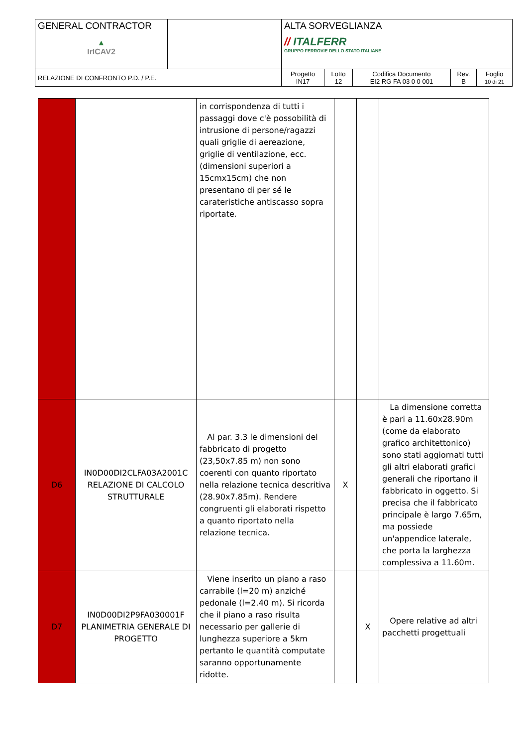| GENERAL CONTRACTOR ▲ IrICAV2 | | ALTA SORVEGLIANZA // ITALFERR GRUPPO FERROVIE DELLO STATO ITALIANE | | | | |
| RELAZIONE DI CONFRONTO P.D. / P.E. | | Progetto IN17 | Lotto 12 | Codifica Documento EI2 RG FA 03 0 0 001 | Rev. B | Foglio 10 di 21 |
| | | in corrispondenza di tutti i passaggi dove c'è possobilità di intrusione di persone/ragazzi quali griglie di aereazione, griglie di ventilazione, ecc. (dimensioni superiori a 15cmx15cm) che non presentano di per sé le carateristiche antiscasso sopra riportate. | | | |
| D6 | IN0D00DI2CLFA03A2001C RELAZIONE DI CALCOLO STRUTTURALE | Al par. 3.3 le dimensioni del fabbricato di progetto (23,50x7.85 m) non sono coerenti con quanto riportato nella relazione tecnica descritiva (28.90x7.85m). Rendere congruenti gli elaborati rispetto a quanto riportato nella relazione tecnica. | X | | La dimensione corretta è pari a 11.60x28.90m (come da elaborato grafico architettonico) sono stati aggiornati tutti gli altri elaborati grafici generali che riportano il fabbricato in oggetto. Si precisa che il fabbricato principale è largo 7.65m, ma possiede un'appendice laterale, che porta la larghezza complessiva a 11.60m. |
| D7 | IN0D00DI2P9FA030001F PLANIMETRIA GENERALE DI PROGETTO | Viene inserito un piano a raso carrabile (l=20 m) anziché pedonale (l=2.40 m). Si ricorda che il piano a raso risulta necessario per gallerie di lunghezza superiore a 5km pertanto le quantità computate saranno opportunamente ridotte. | | X | Opere relative ad altri pacchetti progettuali |